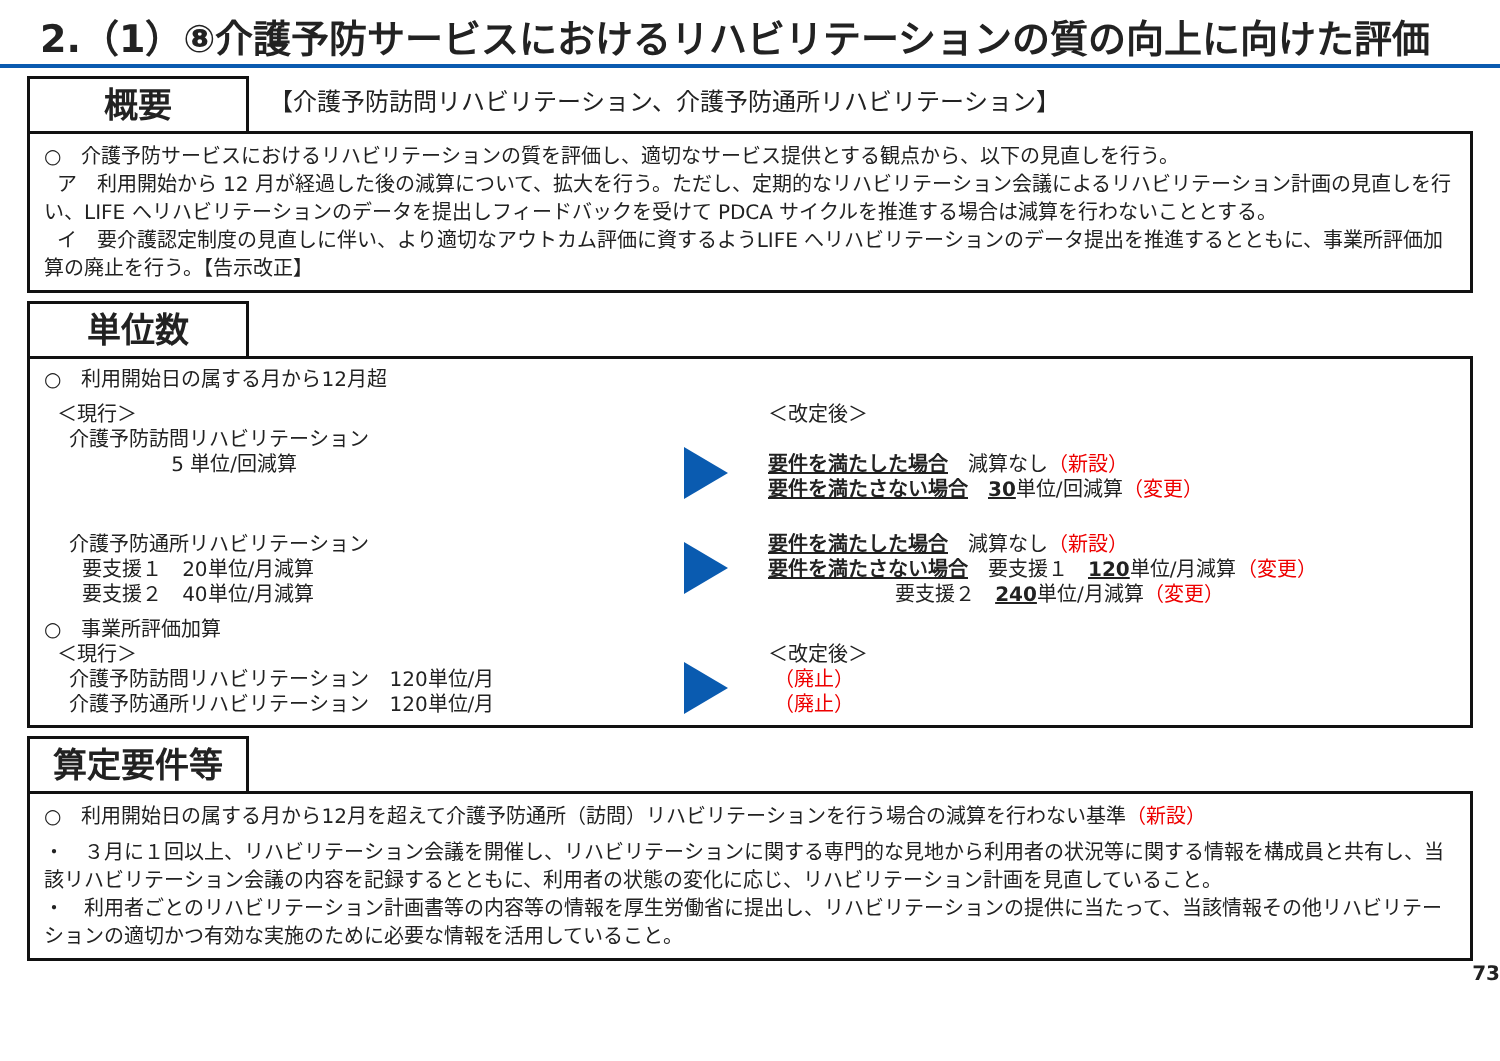2.（1）⑧介護予防サービスにおけるリハビリテーションの質の向上に向けた評価
概要
【介護予防訪問リハビリテーション、介護予防通所リハビリテーション】
○　介護予防サービスにおけるリハビリテーションの質を評価し、適切なサービス提供とする観点から、以下の見直しを行う。
ア　利用開始から 12 月が経過した後の減算について、拡大を行う。ただし、定期的なリハビリテーション会議によるリハビリテーション計画の見直しを行い、LIFE へリハビリテーションのデータを提出しフィードバックを受けて PDCA サイクルを推進する場合は減算を行わないこととする。
イ　要介護認定制度の見直しに伴い、より適切なアウトカム評価に資するようLIFE へリハビリテーションのデータ提出を推進するとともに、事業所評価加算の廃止を行う。【告示改正】
単位数
○　利用開始日の属する月から12月超
＜現行＞
介護予防訪問リハビリテーション
5 単位/回減算
＜改定後＞
要件を満たした場合　減算なし（新設）
要件を満たさない場合　30単位/回減算（変更）
介護予防通所リハビリテーション
要支援１　20単位/月減算
要支援２　40単位/月減算
要件を満たした場合　減算なし（新設）
要件を満たさない場合　要支援１　120単位/月減算（変更）
要支援２　240単位/月減算（変更）
○　事業所評価加算
＜現行＞
介護予防訪問リハビリテーション　120単位/月
介護予防通所リハビリテーション　120単位/月
＜改定後＞
（廃止）
（廃止）
算定要件等
○　利用開始日の属する月から12月を超えて介護予防通所（訪問）リハビリテーションを行う場合の減算を行わない基準（新設）
・　３月に１回以上、リハビリテーション会議を開催し、リハビリテーションに関する専門的な見地から利用者の状況等に関する情報を構成員と共有し、当該リハビリテーション会議の内容を記録するとともに、利用者の状態の変化に応じ、リハビリテーション計画を見直していること。
・　利用者ごとのリハビリテーション計画書等の内容等の情報を厚生労働省に提出し、リハビリテーションの提供に当たって、当該情報その他リハビリテーションの適切かつ有効な実施のために必要な情報を活用していること。
73